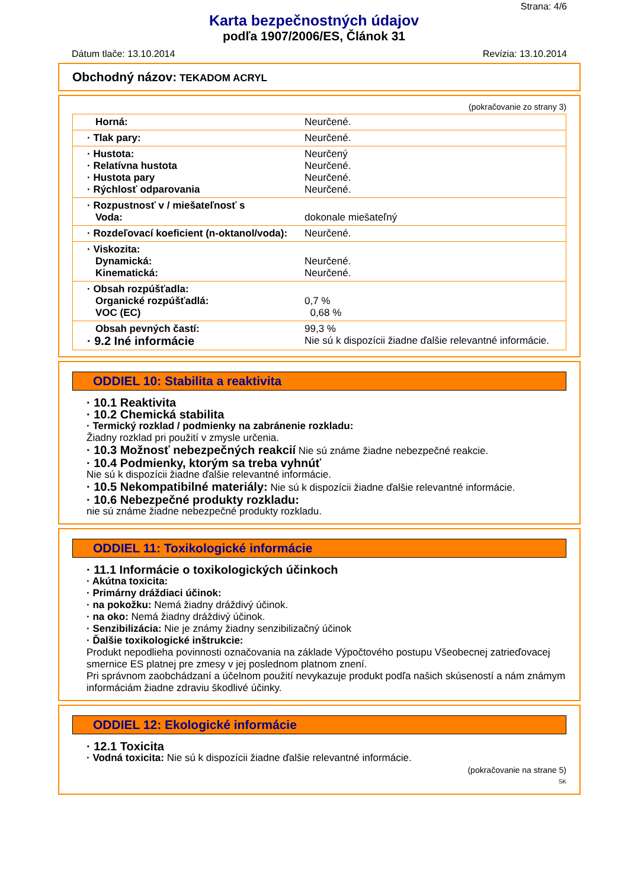Strana: 4/6
Karta bezpečnostných údajov
podľa 1907/2006/ES, Článok 31
Dátum tlače: 13.10.2014 Revízia: 13.10.2014
Obchodný názov: TEKADOM ACRYL
(pokračovanie zo strany 3)
| Horná: | Neurčené. |
| · Tlak pary: | Neurčené. |
| · Hustota: · Relatívna hustota · Hustota pary · Rýchlosť odparovania | Neurčený Neurčené. Neurčené. Neurčené. |
| · Rozpustnosť v / miešateľnosť s Voda: | dokonale miešateľný |
| · Rozdeľovací koeficient (n-oktanol/voda): | Neurčené. |
| · Viskozita: Dynamická: Kinematická: | Neurčené. Neurčené. |
| · Obsah rozpúšťadla: Organické rozpúšťadlá: VOC (EC) | 0,7 % 0,68 % |
| Obsah pevných častí: · 9.2 Iné informácie | 99,3 % Nie sú k dispozícii žiadne ďalšie relevantné informácie. |
ODDIEL 10: Stabilita a reaktivita
· 10.1 Reaktivita
· 10.2 Chemická stabilita
· Termický rozklad / podmienky na zabránenie rozkladu:
Žiadny rozklad pri použití v zmysle určenia.
· 10.3 Možnosť nebezpečných reakcií Nie sú známe žiadne nebezpečné reakcie.
· 10.4 Podmienky, ktorým sa treba vyhnúť
Nie sú k dispozícii žiadne ďalšie relevantné informácie.
· 10.5 Nekompatibilné materiály: Nie sú k dispozícii žiadne ďalšie relevantné informácie.
· 10.6 Nebezpečné produkty rozkladu:
nie sú známe žiadne nebezpečné produkty rozkladu.
ODDIEL 11: Toxikologické informácie
· 11.1 Informácie o toxikologických účinkoch
· Akútna toxicita:
· Primárny dráždiaci účinok:
· na pokožku: Nemá žiadny dráždivý účinok.
· na oko: Nemá žiadny dráždivý účinok.
· Senzibilizácia: Nie je známy žiadny senzibilizačný účinok
· Ďalšie toxikologické inštrukcie:
Produkt nepodlieha povinnosti označovania na základe Výpočtového postupu Všeobecnej zatrieďovacej smernice ES platnej pre zmesy v jej poslednom platnom znení.
Pri správnom zaobchádzaní a účelnom použití nevykazuje produkt podľa našich skúseností a nám známym informáciám žiadne zdraviu škodlivé účinky.
ODDIEL 12: Ekologické informácie
· 12.1 Toxicita
· Vodná toxicita: Nie sú k dispozícii žiadne ďalšie relevantné informácie.
(pokračovanie na strane 5)
SK